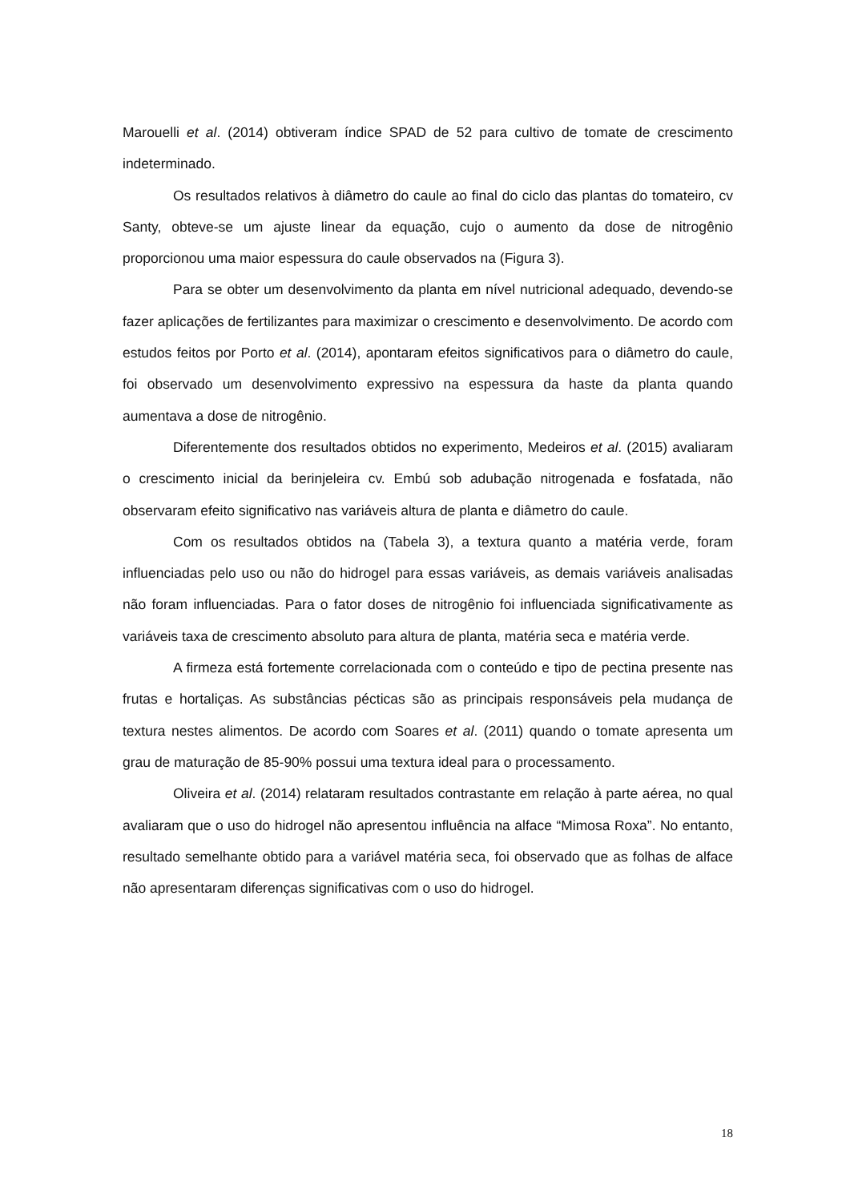Marouelli et al. (2014) obtiveram índice SPAD de 52 para cultivo de tomate de crescimento indeterminado.
Os resultados relativos à diâmetro do caule ao final do ciclo das plantas do tomateiro, cv Santy, obteve-se um ajuste linear da equação, cujo o aumento da dose de nitrogênio proporcionou uma maior espessura do caule observados na (Figura 3).
Para se obter um desenvolvimento da planta em nível nutricional adequado, devendo-se fazer aplicações de fertilizantes para maximizar o crescimento e desenvolvimento. De acordo com estudos feitos por Porto et al. (2014), apontaram efeitos significativos para o diâmetro do caule, foi observado um desenvolvimento expressivo na espessura da haste da planta quando aumentava a dose de nitrogênio.
Diferentemente dos resultados obtidos no experimento, Medeiros et al. (2015) avaliaram o crescimento inicial da berinjeleira cv. Embú sob adubação nitrogenada e fosfatada, não observaram efeito significativo nas variáveis altura de planta e diâmetro do caule.
Com os resultados obtidos na (Tabela 3), a textura quanto a matéria verde, foram influenciadas pelo uso ou não do hidrogel para essas variáveis, as demais variáveis analisadas não foram influenciadas. Para o fator doses de nitrogênio foi influenciada significativamente as variáveis taxa de crescimento absoluto para altura de planta, matéria seca e matéria verde.
A firmeza está fortemente correlacionada com o conteúdo e tipo de pectina presente nas frutas e hortaliças. As substâncias pécticas são as principais responsáveis pela mudança de textura nestes alimentos. De acordo com Soares et al. (2011) quando o tomate apresenta um grau de maturação de 85-90% possui uma textura ideal para o processamento.
Oliveira et al. (2014) relataram resultados contrastante em relação à parte aérea, no qual avaliaram que o uso do hidrogel não apresentou influência na alface “Mimosa Roxa”. No entanto, resultado semelhante obtido para a variável matéria seca, foi observado que as folhas de alface não apresentaram diferenças significativas com o uso do hidrogel.
18